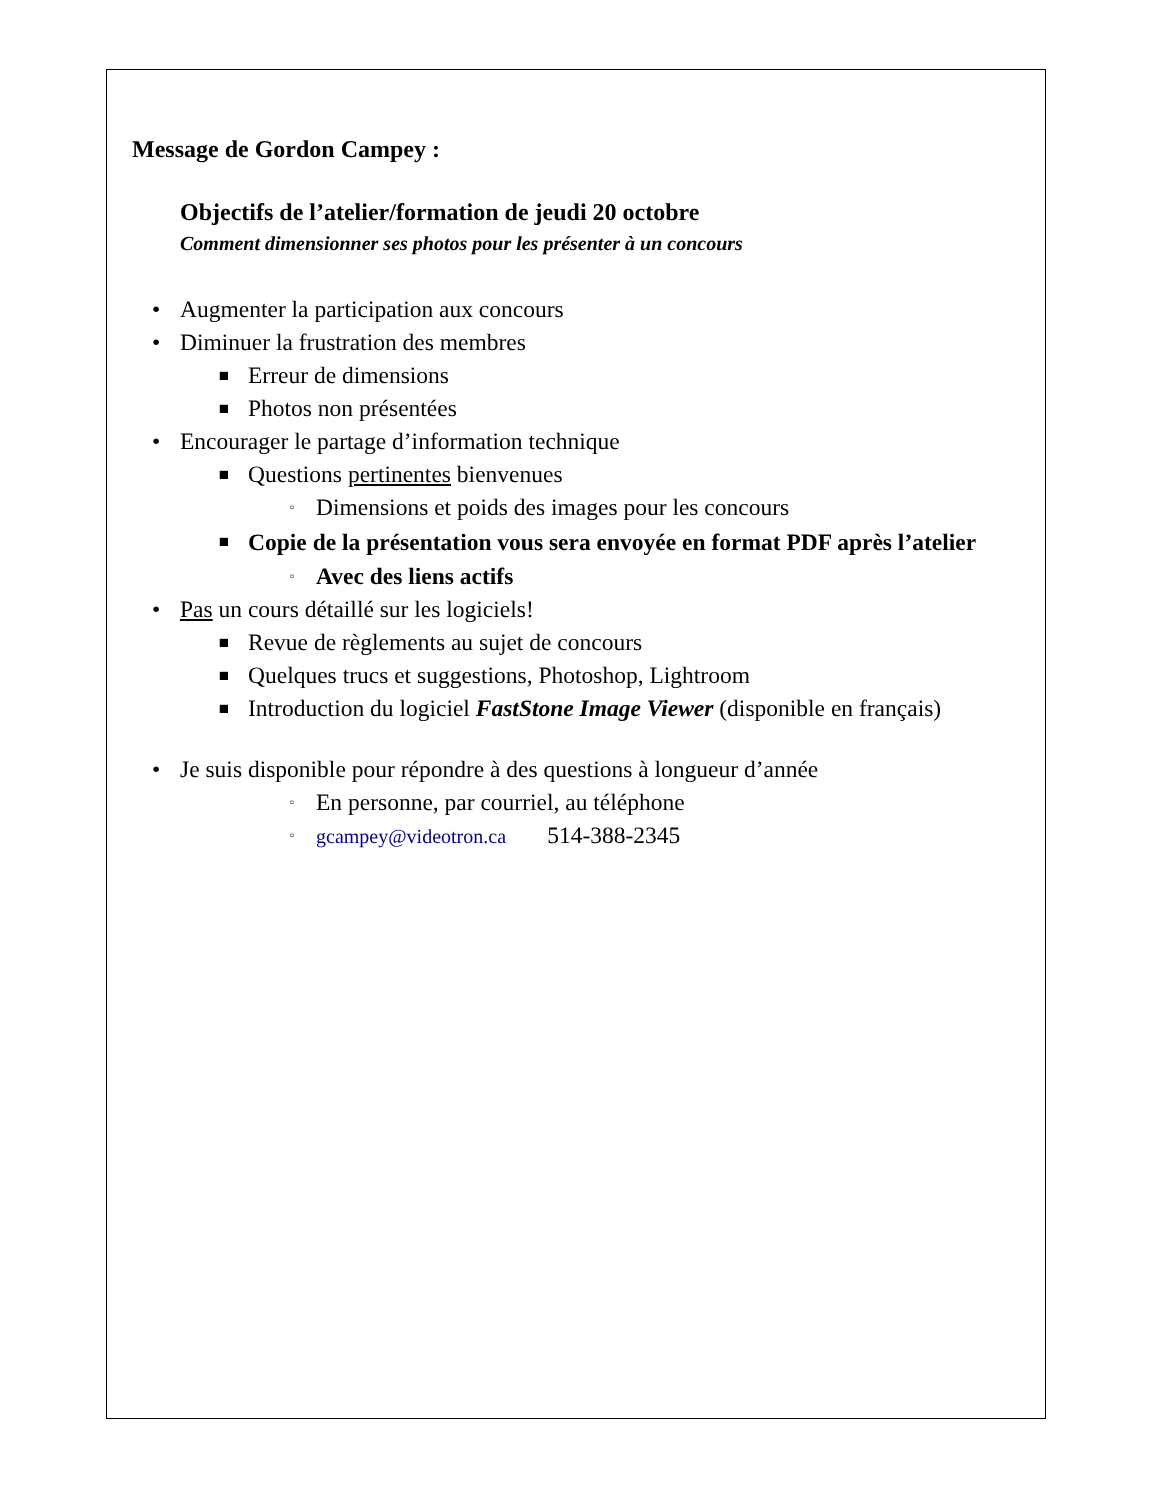Message de Gordon Campey :
Objectifs de l’atelier/formation de jeudi 20 octobre
Comment dimensionner ses photos pour les présenter à un concours
• Augmenter la participation aux concours
• Diminuer la frustration des membres
■ Erreur de dimensions
■ Photos non présentées
• Encourager le partage d’information technique
■ Questions pertinentes bienvenues
▫ Dimensions et poids des images pour les concours
■ Copie de la présentation vous sera envoyée en format PDF après l’atelier
▫ Avec des liens actifs
• Pas un cours détaillé sur les logiciels!
■ Revue de règlements au sujet de concours
■ Quelques trucs et suggestions, Photoshop, Lightroom
■ Introduction du logiciel FastStone Image Viewer (disponible en français)
• Je suis disponible pour répondre à des questions à longueur d’année
▫ En personne, par courriel, au téléphone
▫ gcampey@videotron.ca 514-388-2345